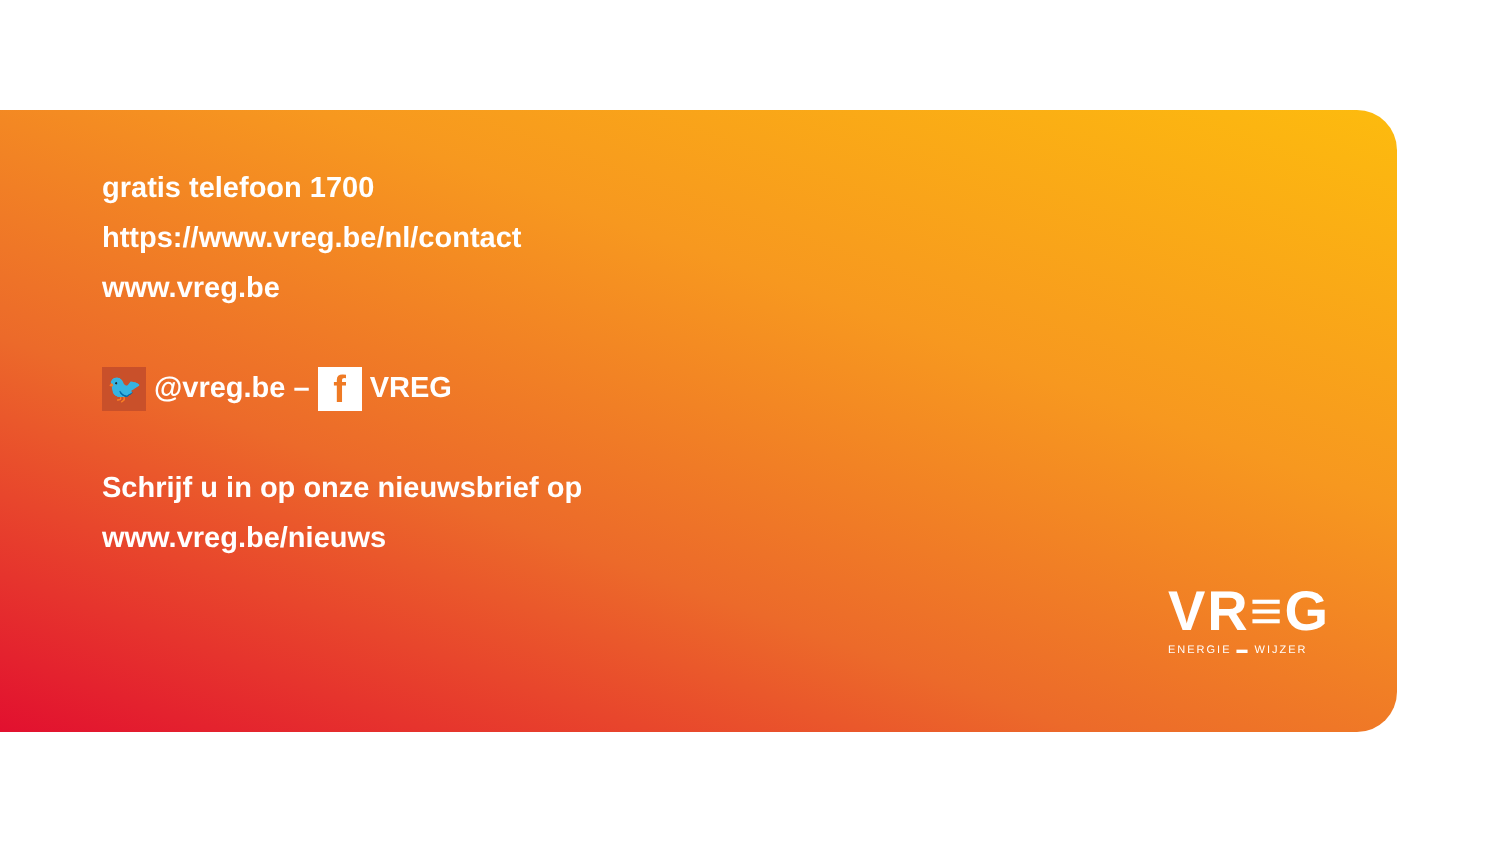gratis telefoon 1700
https://www.vreg.be/nl/contact
www.vreg.be
🐦 @vreg.be – f VREG
Schrijf u in op onze nieuwsbrief op
www.vreg.be/nieuws
VR≡G
ENERGIE ▬ WIJZER